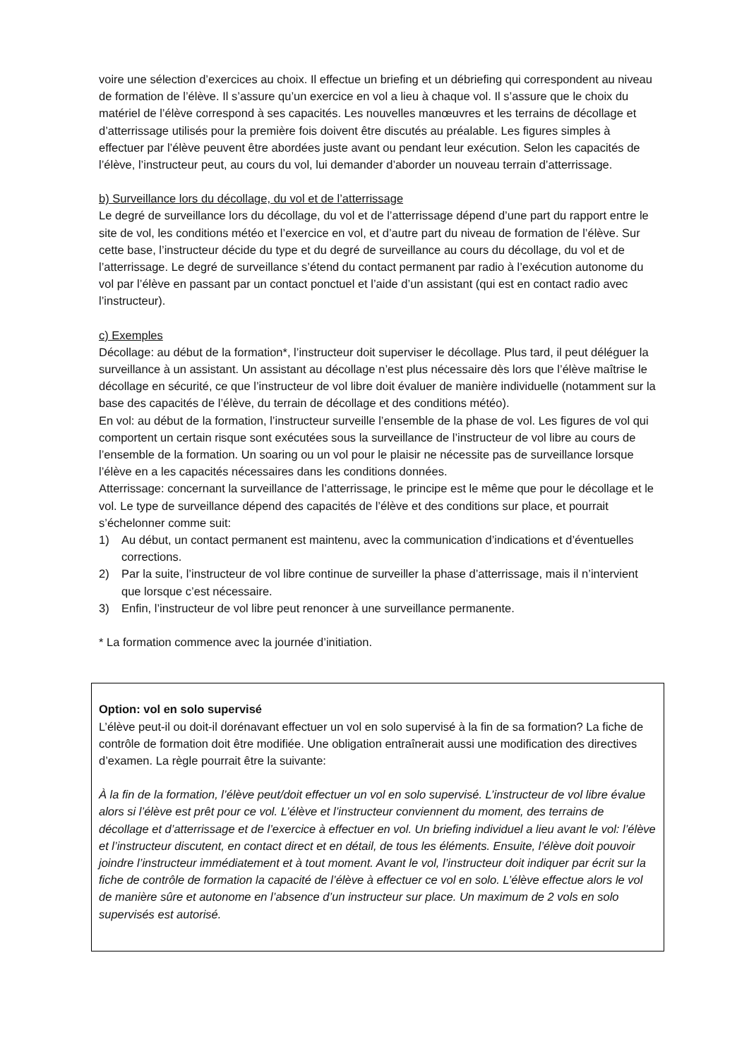voire une sélection d’exercices au choix. Il effectue un briefing et un débriefing qui correspondent au niveau de formation de l’élève. Il s’assure qu’un exercice en vol a lieu à chaque vol. Il s’assure que le choix du matériel de l’élève correspond à ses capacités. Les nouvelles manœuvres et les terrains de décollage et d’atterrissage utilisés pour la première fois doivent être discutés au préalable. Les figures simples à effectuer par l’élève peuvent être abordées juste avant ou pendant leur exécution. Selon les capacités de l’élève, l’instructeur peut, au cours du vol, lui demander d’aborder un nouveau terrain d’atterrissage.
b) Surveillance lors du décollage, du vol et de l’atterrissage
Le degré de surveillance lors du décollage, du vol et de l’atterrissage dépend d’une part du rapport entre le site de vol, les conditions météo et l’exercice en vol, et d’autre part du niveau de formation de l’élève. Sur cette base, l’instructeur décide du type et du degré de surveillance au cours du décollage, du vol et de l’atterrissage. Le degré de surveillance s’étend du contact permanent par radio à l’exécution autonome du vol par l’élève en passant par un contact ponctuel et l’aide d’un assistant (qui est en contact radio avec l’instructeur).
c) Exemples
Décollage: au début de la formation*, l’instructeur doit superviser le décollage. Plus tard, il peut déléguer la surveillance à un assistant. Un assistant au décollage n’est plus nécessaire dès lors que l’élève maîtrise le décollage en sécurité, ce que l’instructeur de vol libre doit évaluer de manière individuelle (notamment sur la base des capacités de l’élève, du terrain de décollage et des conditions météo).
En vol: au début de la formation, l’instructeur surveille l’ensemble de la phase de vol. Les figures de vol qui comportent un certain risque sont exécutées sous la surveillance de l’instructeur de vol libre au cours de l’ensemble de la formation. Un soaring ou un vol pour le plaisir ne nécessite pas de surveillance lorsque l’élève en a les capacités nécessaires dans les conditions données.
Atterrissage: concernant la surveillance de l’atterrissage, le principe est le même que pour le décollage et le vol. Le type de surveillance dépend des capacités de l’élève et des conditions sur place, et pourrait s’échelonner comme suit:
1) Au début, un contact permanent est maintenu, avec la communication d’indications et d’éventuelles corrections.
2) Par la suite, l’instructeur de vol libre continue de surveiller la phase d’atterrissage, mais il n’intervient que lorsque c’est nécessaire.
3) Enfin, l’instructeur de vol libre peut renoncer à une surveillance permanente.
* La formation commence avec la journée d’initiation.
Option: vol en solo supervisé
L’élève peut-il ou doit-il dorénavant effectuer un vol en solo supervisé à la fin de sa formation? La fiche de contrôle de formation doit être modifiée. Une obligation entraînerait aussi une modification des directives d’examen. La règle pourrait être la suivante:
À la fin de la formation, l’élève peut/doit effectuer un vol en solo supervisé. L’instructeur de vol libre évalue alors si l’élève est prêt pour ce vol. L’élève et l’instructeur conviennent du moment, des terrains de décollage et d’atterrissage et de l’exercice à effectuer en vol. Un briefing individuel a lieu avant le vol: l’élève et l’instructeur discutent, en contact direct et en détail, de tous les éléments. Ensuite, l’élève doit pouvoir joindre l’instructeur immédiatement et à tout moment. Avant le vol, l’instructeur doit indiquer par écrit sur la fiche de contrôle de formation la capacité de l’élève à effectuer ce vol en solo. L’élève effectue alors le vol de manière sûre et autonome en l’absence d’un instructeur sur place. Un maximum de 2 vols en solo supervisés est autorisé.